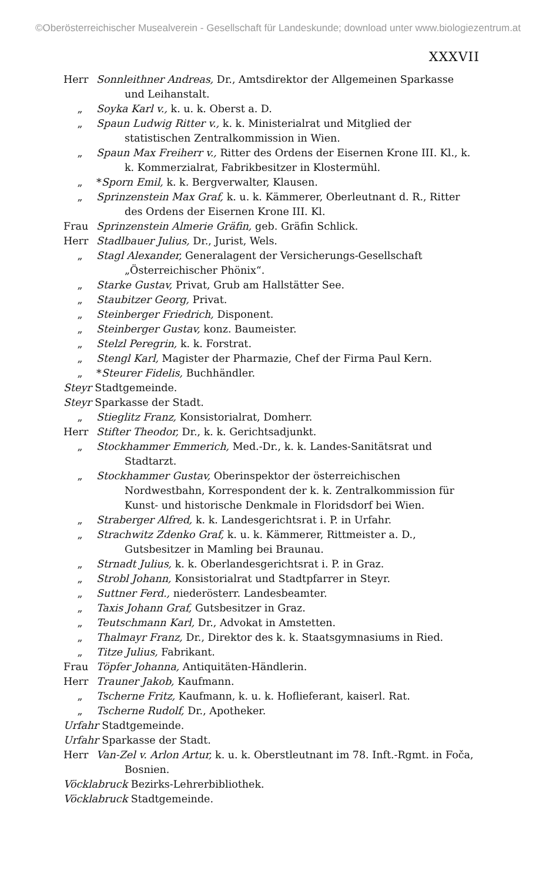©Oberösterreichischer Musealverein - Gesellschaft für Landeskunde; download unter www.biologiezentrum.at
XXXVII
Herr Sonnleithner Andreas, Dr., Amtsdirektor der Allgemeinen Sparkasse und Leihanstalt.
„ Soyka Karl v., k. u. k. Oberst a. D.
„ Spaun Ludwig Ritter v., k. k. Ministerialrat und Mitglied der statistischen Zentralkommission in Wien.
„ Spaun Max Freiherr v., Ritter des Ordens der Eisernen Krone III. Kl., k. k. Kommerzialrat, Fabrikbesitzer in Klostermühl.
„ *Sporn Emil, k. k. Bergverwalter, Klausen.
„ Sprinzenstein Max Graf, k. u. k. Kämmerer, Oberleutnant d. R., Ritter des Ordens der Eisernen Krone III. Kl.
Frau Sprinzenstein Almerie Gräfin, geb. Gräfin Schlick.
Herr Stadlbauer Julius, Dr., Jurist, Wels.
„ Stagl Alexander, Generalagent der Versicherungs-Gesellschaft „Österreichischer Phönix“.
„ Starke Gustav, Privat, Grub am Hallstätter See.
„ Staubitzer Georg, Privat.
„ Steinberger Friedrich, Disponent.
„ Steinberger Gustav, konz. Baumeister.
„ Stelzl Peregrin, k. k. Forstrat.
„ Stengl Karl, Magister der Pharmazie, Chef der Firma Paul Kern.
„ *Steurer Fidelis, Buchhändler.
Steyr Stadtgemeinde.
Steyr Sparkasse der Stadt.
„ Stieglitz Franz, Konsistorialrat, Domherr.
Herr Stifter Theodor, Dr., k. k. Gerichtsadjunkt.
„ Stockhammer Emmerich, Med.-Dr., k. k. Landes-Sanitätsrat und Stadtarzt.
„ Stockhammer Gustav, Oberinspektor der österreichischen Nordwestbahn, Korrespondent der k. k. Zentralkommission für Kunst- und historische Denkmale in Floridsdorf bei Wien.
„ Straberger Alfred, k. k. Landesgerichtsrat i. P. in Urfahr.
„ Strachwitz Zdenko Graf, k. u. k. Kämmerer, Rittmeister a. D., Gutsbesitzer in Mamling bei Braunau.
„ Strnadt Julius, k. k. Oberlandesgerichtsrat i. P. in Graz.
„ Strobl Johann, Konsistorialrat und Stadtpfarrer in Steyr.
„ Suttner Ferd., niederösterr. Landesbeamter.
„ Taxis Johann Graf, Gutsbesitzer in Graz.
„ Teutschmann Karl, Dr., Advokat in Amstetten.
„ Thalmayr Franz, Dr., Direktor des k. k. Staatsgymnasiums in Ried.
„ Titze Julius, Fabrikant.
Frau Töpfer Johanna, Antiquitäten-Händlerin.
Herr Trauner Jakob, Kaufmann.
„ Tscherne Fritz, Kaufmann, k. u. k. Hoflieferant, kaiserl. Rat.
„ Tscherne Rudolf, Dr., Apotheker.
Urfahr Stadtgemeinde.
Urfahr Sparkasse der Stadt.
Herr Van-Zel v. Arlon Artur, k. u. k. Oberstleutnant im 78. Inft.-Rgmt. in Foča, Bosnien.
Vöcklabruck Bezirks-Lehrerbibliothek.
Vöcklabruck Stadtgemeinde.